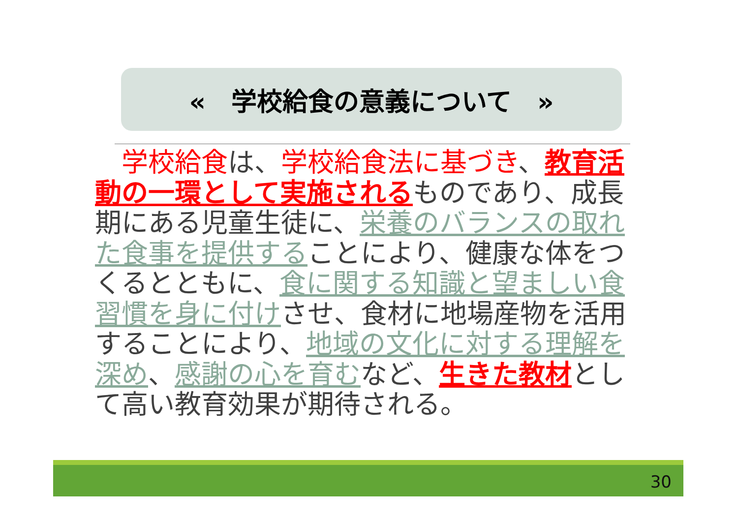«　学校給食の意義について　»
　学校給食は、学校給食法に基づき、教育活動の一環として実施されるものであり、成長期にある児童生徒に、栄養のバランスの取れた食事を提供することにより、健康な体をつくるとともに、食に関する知識と望ましい食習慣を身に付けさせ、食材に地場産物を活用することにより、地域の文化に対する理解を深め、感謝の心を育むなど、生きた教材として高い教育効果が期待される。
30